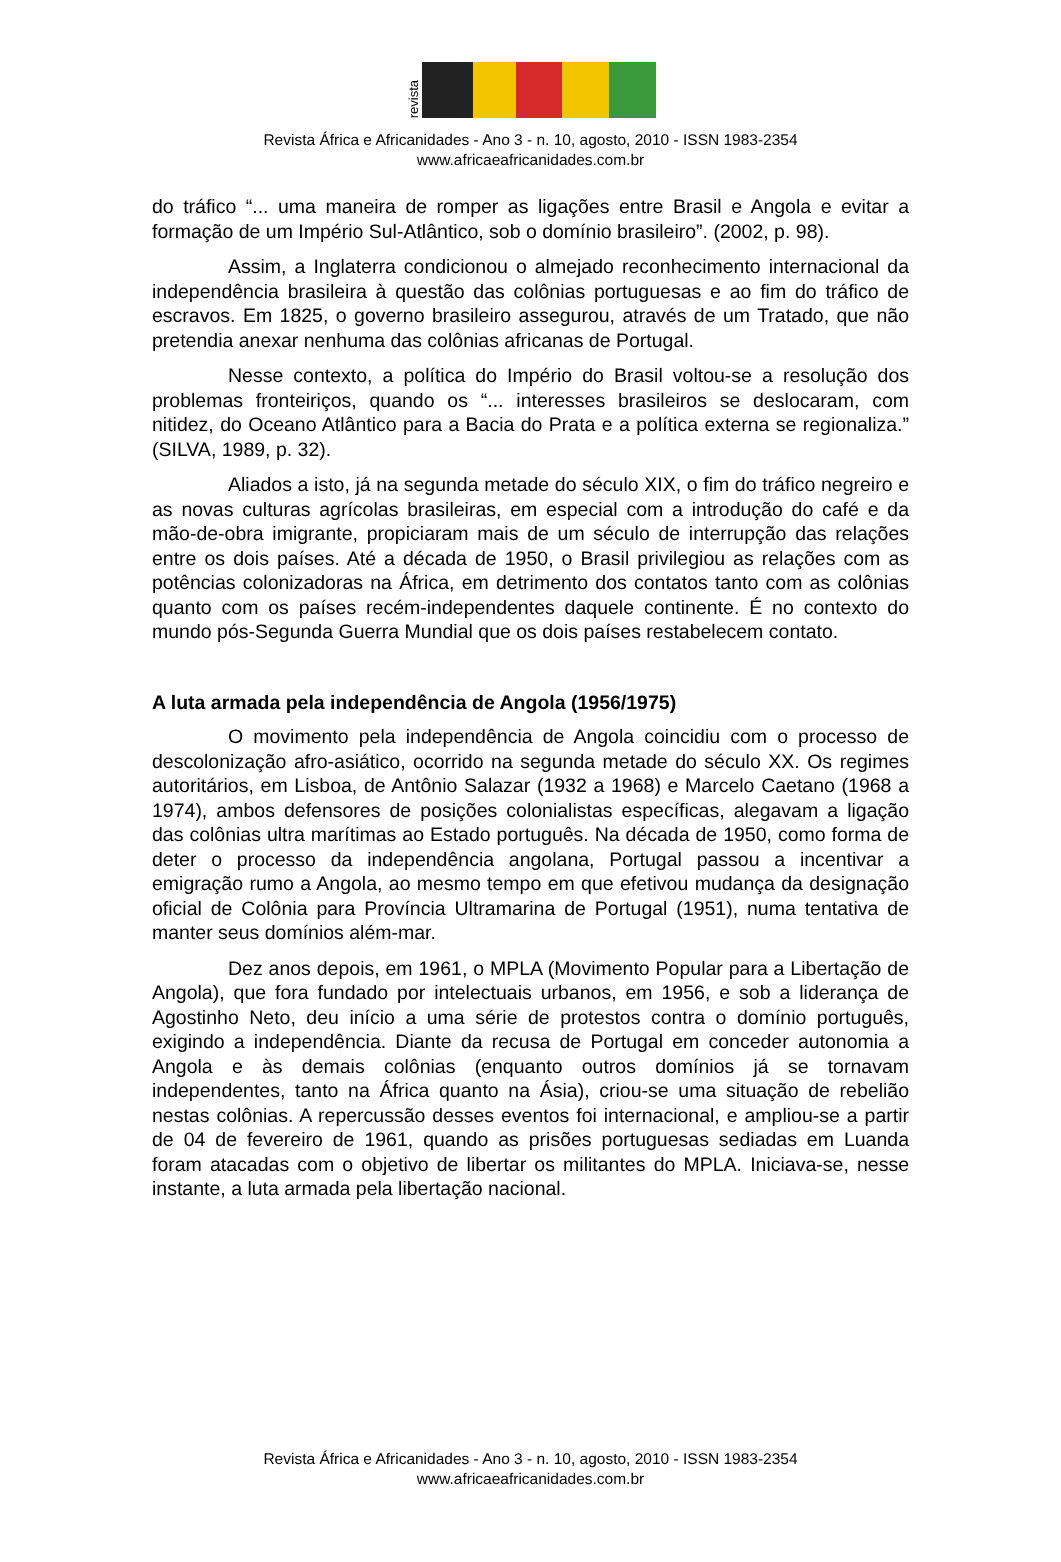revista
Revista África e Africanidades - Ano 3 - n. 10, agosto, 2010 - ISSN 1983-2354
www.africaeafricanidades.com.br
do tráfico “... uma maneira de romper as ligações entre Brasil e Angola e evitar a formação de um Império Sul-Atlântico, sob o domínio brasileiro”. (2002, p. 98).
Assim, a Inglaterra condicionou o almejado reconhecimento internacional da independência brasileira à questão das colônias portuguesas e ao fim do tráfico de escravos. Em 1825, o governo brasileiro assegurou, através de um Tratado, que não pretendia anexar nenhuma das colônias africanas de Portugal.
Nesse contexto, a política do Império do Brasil voltou-se a resolução dos problemas fronteiriços, quando os “... interesses brasileiros se deslocaram, com nitidez, do Oceano Atlântico para a Bacia do Prata e a política externa se regionaliza.” (SILVA, 1989, p. 32).
Aliados a isto, já na segunda metade do século XIX, o fim do tráfico negreiro e as novas culturas agrícolas brasileiras, em especial com a introdução do café e da mão-de-obra imigrante, propiciaram mais de um século de interrupção das relações entre os dois países. Até a década de 1950, o Brasil privilegiou as relações com as potências colonizadoras na África, em detrimento dos contatos tanto com as colônias quanto com os países recém-independentes daquele continente. É no contexto do mundo pós-Segunda Guerra Mundial que os dois países restabelecem contato.
A luta armada pela independência de Angola (1956/1975)
O movimento pela independência de Angola coincidiu com o processo de descolonização afro-asiático, ocorrido na segunda metade do século XX. Os regimes autoritários, em Lisboa, de Antônio Salazar (1932 a 1968) e Marcelo Caetano (1968 a 1974), ambos defensores de posições colonialistas específicas, alegavam a ligação das colônias ultra marítimas ao Estado português. Na década de 1950, como forma de deter o processo da independência angolana, Portugal passou a incentivar a emigração rumo a Angola, ao mesmo tempo em que efetivou mudança da designação oficial de Colônia para Província Ultramarina de Portugal (1951), numa tentativa de manter seus domínios além-mar.
Dez anos depois, em 1961, o MPLA (Movimento Popular para a Libertação de Angola), que fora fundado por intelectuais urbanos, em 1956, e sob a liderança de Agostinho Neto, deu início a uma série de protestos contra o domínio português, exigindo a independência. Diante da recusa de Portugal em conceder autonomia a Angola e às demais colônias (enquanto outros domínios já se tornavam independentes, tanto na África quanto na Ásia), criou-se uma situação de rebelião nestas colônias. A repercussão desses eventos foi internacional, e ampliou-se a partir de 04 de fevereiro de 1961, quando as prisões portuguesas sediadas em Luanda foram atacadas com o objetivo de libertar os militantes do MPLA. Iniciava-se, nesse instante, a luta armada pela libertação nacional.
Revista África e Africanidades - Ano 3 - n. 10, agosto, 2010 - ISSN 1983-2354
www.africaeafricanidades.com.br